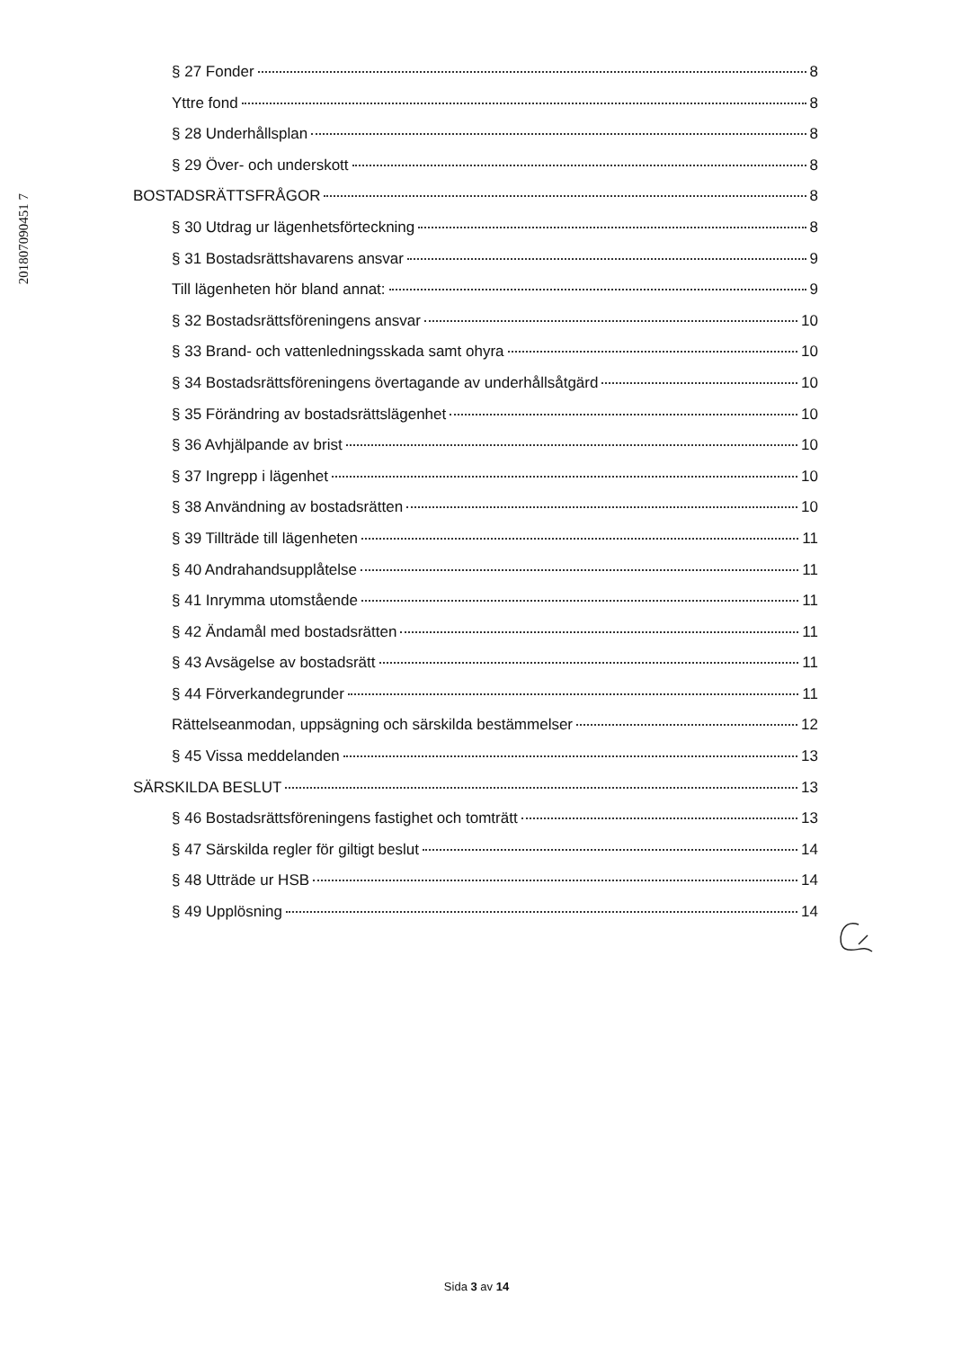201807090451 7
§ 27 Fonder 8
Yttre fond 8
§ 28 Underhållsplan 8
§ 29 Över- och underskott 8
BOSTADSRÄTTSFRÅGOR 8
§ 30 Utdrag ur lägenhetsförteckning 8
§ 31 Bostadsrättshavarens ansvar 9
Till lägenheten hör bland annat: 9
§ 32 Bostadsrättsföreningens ansvar 10
§ 33 Brand- och vattenledningsskada samt ohyra 10
§ 34 Bostadsrättsföreningens övertagande av underhållsåtgärd 10
§ 35 Förändring av bostadsrättslägenhet 10
§ 36 Avhjälpande av brist 10
§ 37 Ingrepp i lägenhet 10
§ 38 Användning av bostadsrätten 10
§ 39 Tillträde till lägenheten 11
§ 40 Andrahandsupplåtelse 11
§ 41 Inrymma utomstående 11
§ 42 Ändamål med bostadsrätten 11
§ 43 Avsägelse av bostadsrätt 11
§ 44 Förverkandegrunder 11
Rättelseanmodan, uppsägning och särskilda bestämmelser 12
§ 45 Vissa meddelanden 13
SÄRSKILDA BESLUT 13
§ 46 Bostadsrättsföreningens fastighet och tomträtt 13
§ 47 Särskilda regler för giltigt beslut 14
§ 48 Utträde ur HSB 14
§ 49 Upplösning 14
Sida 3 av 14